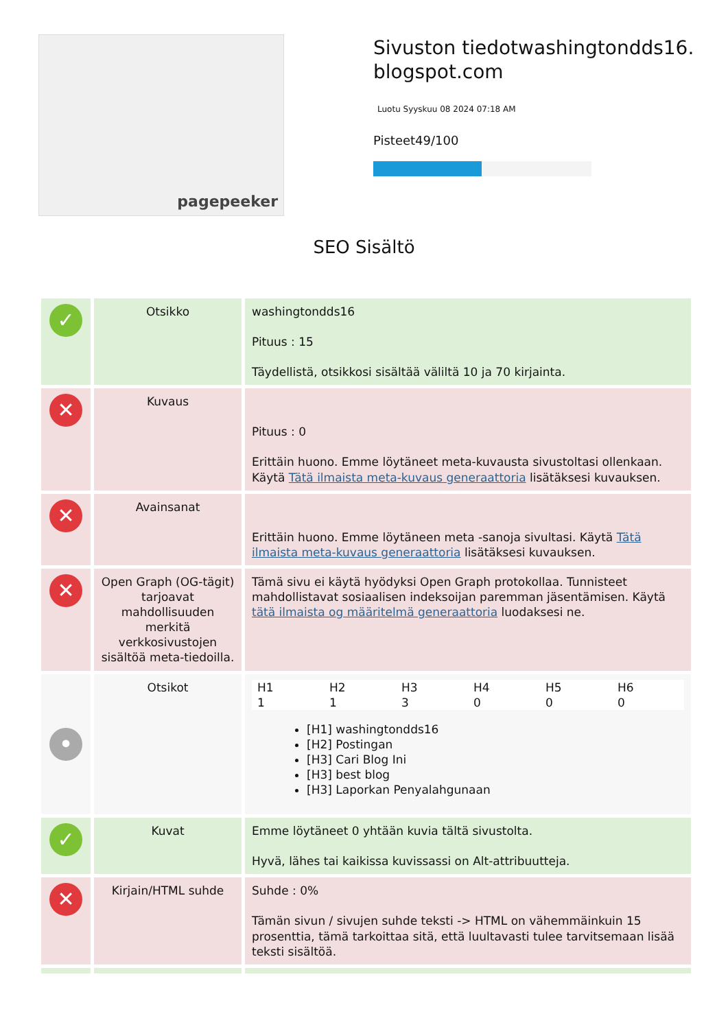pagepeeker
Sivuston tiedotwashingtondds16.
blogspot.com
Luotu Syyskuu 08 2024 07:18 AM
Pisteet49/100
SEO Sisältö
| ✓ | Otsikko | washingtondds16 Pituus : 15 Täydellistä, otsikkosi sisältää väliltä 10 ja 70 kirjainta. |
| ✕ | Kuvaus | Pituus : 0 Erittäin huono. Emme löytäneet meta-kuvausta sivustoltasi ollenkaan. Käytä Tätä ilmaista meta-kuvaus generaattoria lisätäksesi kuvauksen. |
| ✕ | Avainsanat | Erittäin huono. Emme löytäneen meta -sanoja sivultasi. Käytä Tätä ilmaista meta-kuvaus generaattoria lisätäksesi kuvauksen. |
| ✕ | Open Graph (OG-tägit) tarjoavat mahdollisuuden merkitä verkkosivustojen sisältöä meta-tiedoilla. | Tämä sivu ei käytä hyödyksi Open Graph protokollaa. Tunnisteet mahdollistavat sosiaalisen indeksoijan paremman jäsentämisen. Käytä tätä ilmaista og määritelmä generaattoria luodaksesi ne. |
| • | Otsikot | / H1 / H2 / H3 / H4 / H5 / H6 / / --- / --- / --- / --- / --- / --- / / 1 / 1 / 3 / 0 / 0 / 0 / [H1] washingtondds16 [H2] Postingan [H3] Cari Blog Ini [H3] best blog [H3] Laporkan Penyalahgunaan |
| ✓ | Kuvat | Emme löytäneet 0 yhtään kuvia tältä sivustolta. Hyvä, lähes tai kaikissa kuvissassi on Alt-attribuutteja. |
| ✕ | Kirjain/HTML suhde | Suhde : 0% Tämän sivun / sivujen suhde teksti -> HTML on vähemmäinkuin 15 prosenttia, tämä tarkoittaa sitä, että luultavasti tulee tarvitsemaan lisää teksti sisältöä. |